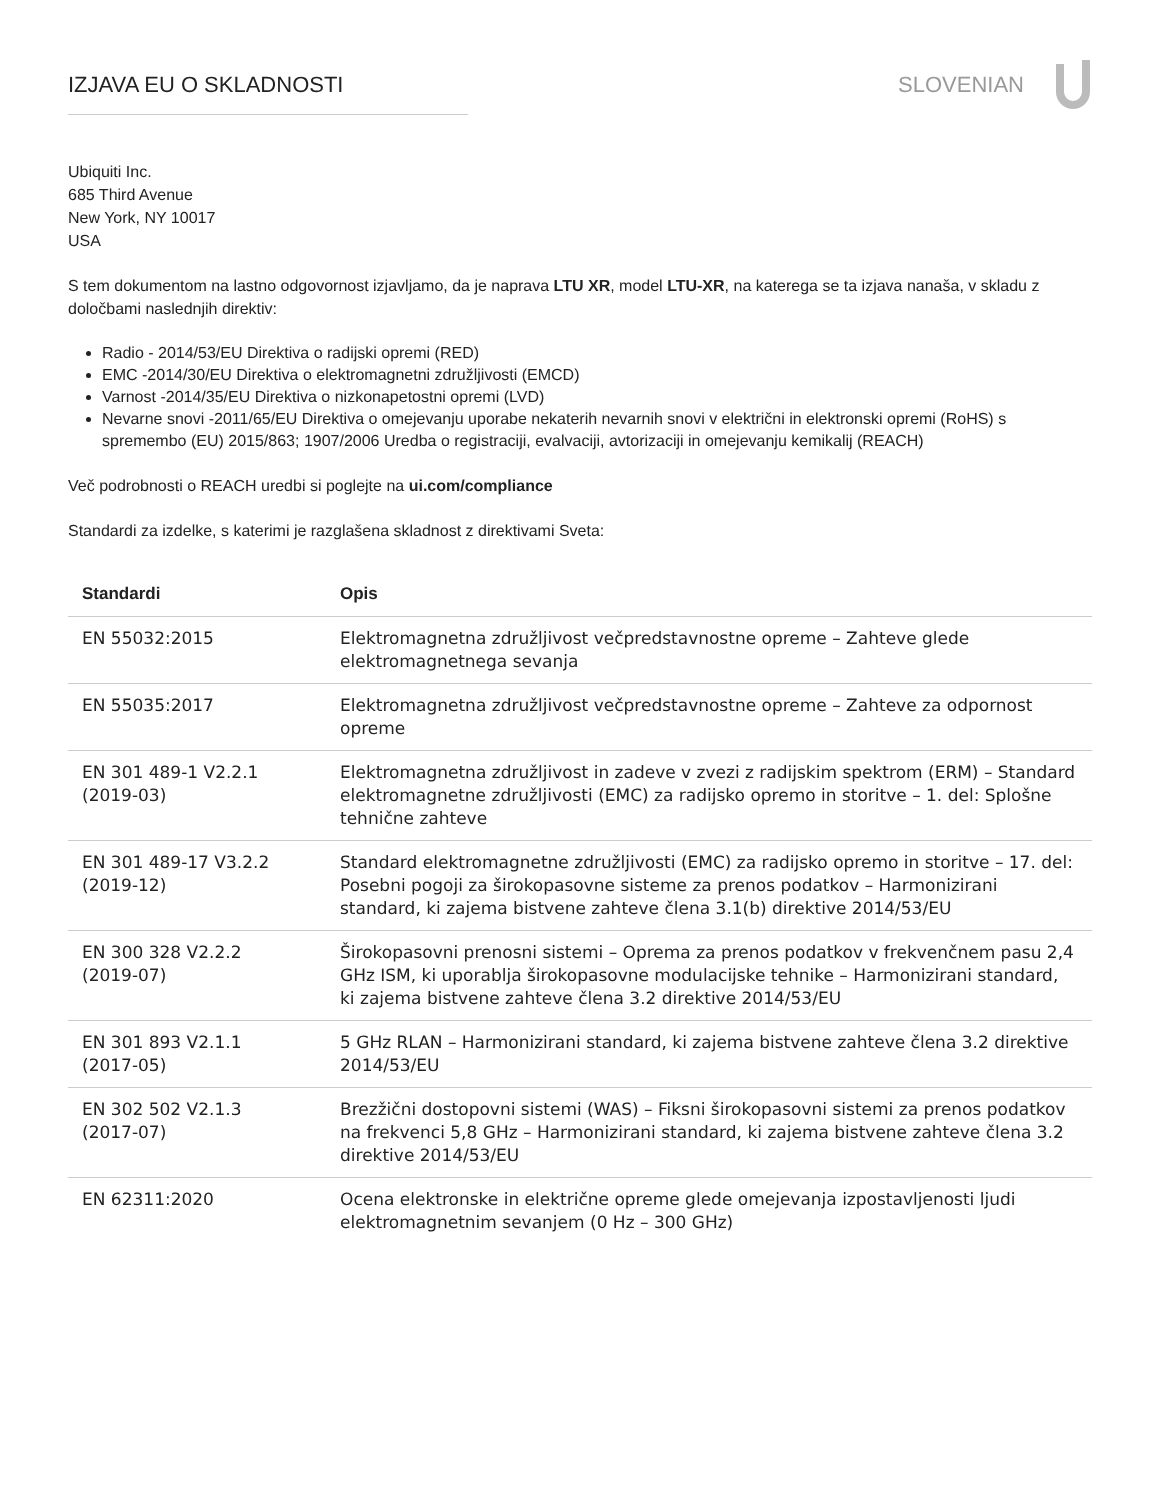IZJAVA EU O SKLADNOSTI SLOVENIAN
Ubiquiti Inc.
685 Third Avenue
New York, NY 10017
USA
S tem dokumentom na lastno odgovornost izjavljamo, da je naprava LTU XR, model LTU-XR, na katerega se ta izjava nanaša, v skladu z določbami naslednjih direktiv:
Radio - 2014/53/EU Direktiva o radijski opremi (RED)
EMC -2014/30/EU Direktiva o elektromagnetni združljivosti (EMCD)
Varnost -2014/35/EU Direktiva o nizkonapetostni opremi (LVD)
Nevarne snovi -2011/65/EU Direktiva o omejevanju uporabe nekaterih nevarnih snovi v električni in elektronski opremi (RoHS) s spremembo (EU) 2015/863; 1907/2006 Uredba o registraciji, evalvaciji, avtorizaciji in omejevanju kemikalij (REACH)
Več podrobnosti o REACH uredbi si poglejte na ui.com/compliance
Standardi za izdelke, s katerimi je razglašena skladnost z direktivami Sveta:
| Standardi | Opis |
| --- | --- |
| EN 55032:2015 | Elektromagnetna združljivost večpredstavnostne opreme – Zahteve glede elektromagnetnega sevanja |
| EN 55035:2017 | Elektromagnetna združljivost večpredstavnostne opreme – Zahteve za odpornost opreme |
| EN 301 489-1 V2.2.1 (2019-03) | Elektromagnetna združljivost in zadeve v zvezi z radijskim spektrom (ERM) – Standard elektromagnetne združljivosti (EMC) za radijsko opremo in storitve – 1. del: Splošne tehnične zahteve |
| EN 301 489-17 V3.2.2 (2019-12) | Standard elektromagnetne združljivosti (EMC) za radijsko opremo in storitve – 17. del: Posebni pogoji za širokopasovne sisteme za prenos podatkov – Harmonizirani standard, ki zajema bistvene zahteve člena 3.1(b) direktive 2014/53/EU |
| EN 300 328 V2.2.2 (2019-07) | Širokopasovni prenosni sistemi – Oprema za prenos podatkov v frekvenčnem pasu 2,4 GHz ISM, ki uporablja širokopasovne modulacijske tehnike – Harmonizirani standard, ki zajema bistvene zahteve člena 3.2 direktive 2014/53/EU |
| EN 301 893 V2.1.1 (2017-05) | 5 GHz RLAN – Harmonizirani standard, ki zajema bistvene zahteve člena 3.2 direktive 2014/53/EU |
| EN 302 502 V2.1.3 (2017-07) | Brezžični dostopovni sistemi (WAS) – Fiksni širokopasovni sistemi za prenos podatkov na frekvenci 5,8 GHz – Harmonizirani standard, ki zajema bistvene zahteve člena 3.2 direktive 2014/53/EU |
| EN 62311:2020 | Ocena elektronske in električne opreme glede omejevanja izpostavljenosti ljudi elektromagnetnim sevanjem (0 Hz – 300 GHz) |